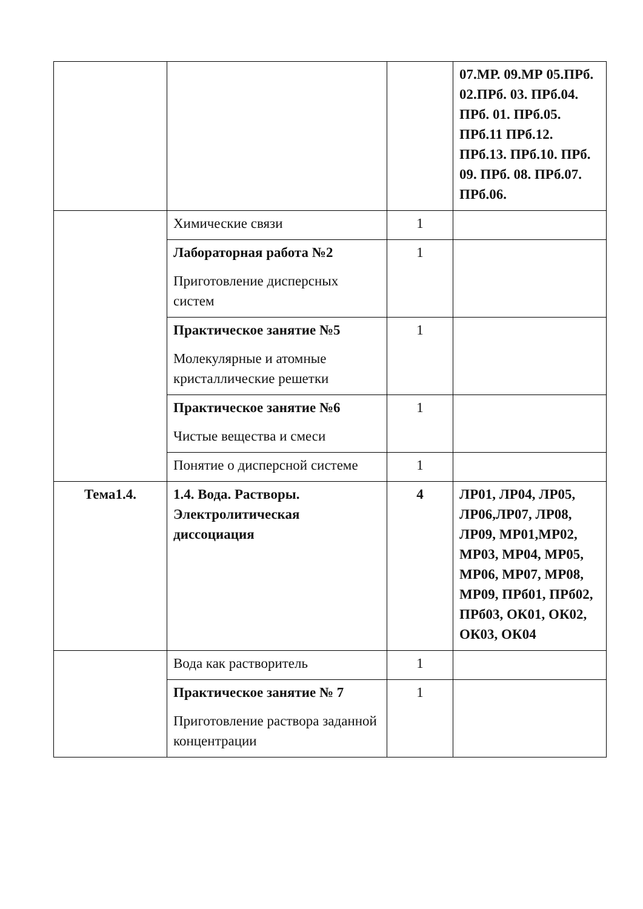| | | | 07.МР. 09.МР 05.ПРб. 02.ПРб. 03. ПРб.04. ПРб. 01. ПРб.05. ПРб.11 ПРб.12. ПРб.13. ПРб.10. ПРб. 09. ПРб. 08. ПРб.07. ПРб.06. |
| | Химические связи | 1 | |
| | Лабораторная работа №2 Приготовление дисперсных систем | 1 | |
| | Практическое занятие №5 Молекулярные и атомные кристаллические решетки | 1 | |
| | Практическое занятие №6 Чистые вещества и смеси | 1 | |
| | Понятие о дисперсной системе | 1 | |
| Тема1.4. | 1.4. Вода. Растворы. Электролитическая диссоциация | 4 | ЛР01, ЛР04, ЛР05, ЛР06,ЛР07, ЛР08, ЛР09, МР01,МР02, МР03, МР04, МР05, МР06, МР07, МР08, МР09, ПРб01, ПРб02, ПРб03, ОК01, ОК02, ОК03, ОК04 |
| | Вода как растворитель | 1 | |
| | Практическое занятие № 7 Приготовление раствора заданной концентрации | 1 | |